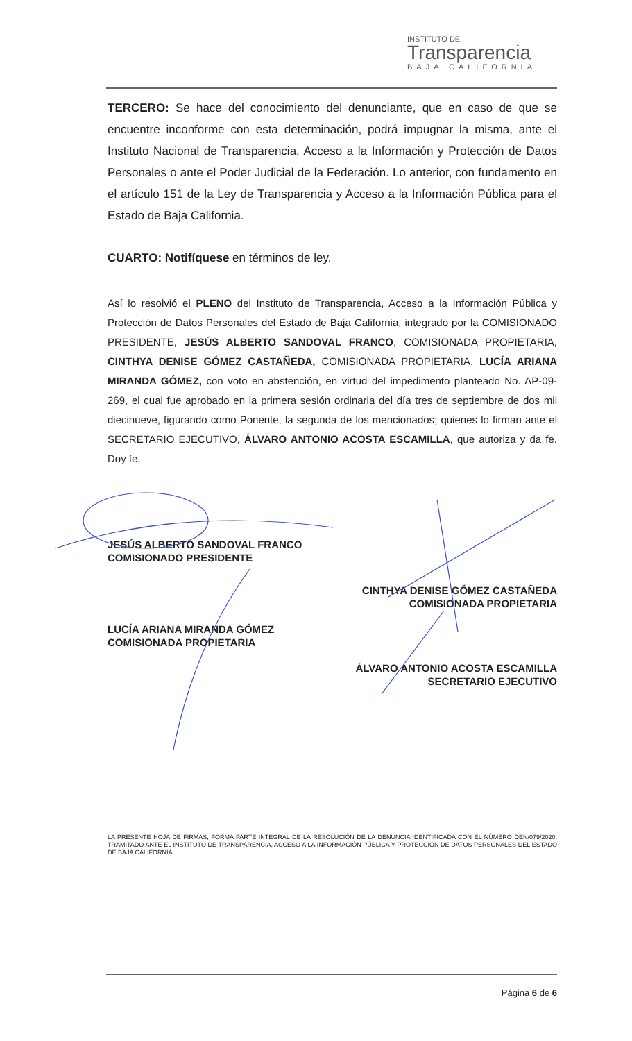INSTITUTO DE
Transparencia
BAJA CALIFORNIA
TERCERO: Se hace del conocimiento del denunciante, que en caso de que se encuentre inconforme con esta determinación, podrá impugnar la misma, ante el Instituto Nacional de Transparencia, Acceso a la Información y Protección de Datos Personales o ante el Poder Judicial de la Federación. Lo anterior, con fundamento en el artículo 151 de la Ley de Transparencia y Acceso a la Información Pública para el Estado de Baja California.
CUARTO: Notifíquese en términos de ley.
Así lo resolvió el PLENO del Instituto de Transparencia, Acceso a la Información Pública y Protección de Datos Personales del Estado de Baja California, integrado por la COMISIONADO PRESIDENTE, JESÚS ALBERTO SANDOVAL FRANCO, COMISIONADA PROPIETARIA, CINTHYA DENISE GÓMEZ CASTAÑEDA, COMISIONADA PROPIETARIA, LUCÍA ARIANA MIRANDA GÓMEZ, con voto en abstención, en virtud del impedimento planteado No. AP-09-269, el cual fue aprobado en la primera sesión ordinaria del día tres de septiembre de dos mil diecinueve, figurando como Ponente, la segunda de los mencionados; quienes lo firman ante el SECRETARIO EJECUTIVO, ÁLVARO ANTONIO ACOSTA ESCAMILLA, que autoriza y da fe. Doy fe.
JESÚS ALBERTO SANDOVAL FRANCO
COMISIONADO PRESIDENTE
CINTHYA DENISE GÓMEZ CASTAÑEDA
COMISIONADA PROPIETARIA
LUCÍA ARIANA MIRANDA GÓMEZ
COMISIONADA PROPIETARIA
ÁLVARO ANTONIO ACOSTA ESCAMILLA
SECRETARIO EJECUTIVO
LA PRESENTE HOJA DE FIRMAS, FORMA PARTE INTEGRAL DE LA RESOLUCIÓN DE LA DENUNCIA IDENTIFICADA CON EL NÚMERO DEN/079/2020, TRAMITADO ANTE EL INSTITUTO DE TRANSPARENCIA, ACCESO A LA INFORMACIÓN PÚBLICA Y PROTECCIÓN DE DATOS PERSONALES DEL ESTADO DE BAJA CALIFORNIA.
Página 6 de 6